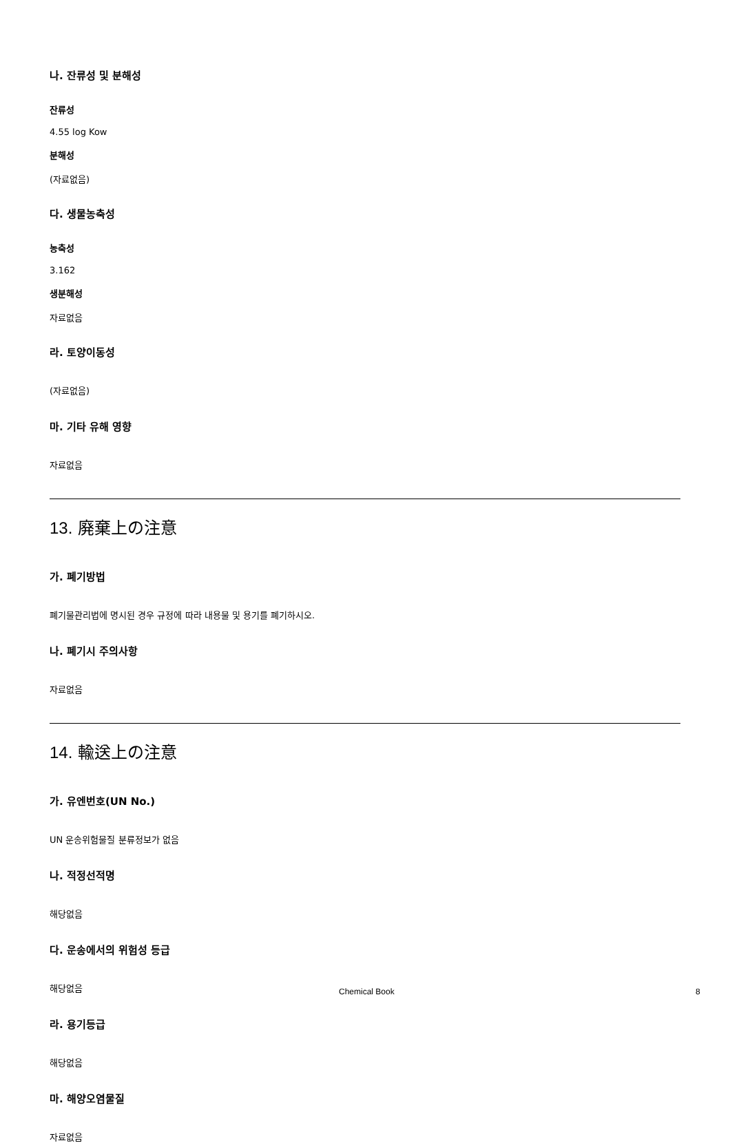나. 잔류성 및 분해성
잔류성
4.55 log Kow
분해성
(자료없음)
다. 생물농축성
농축성
3.162
생분해성
자료없음
라. 토양이동성
(자료없음)
마. 기타 유해 영향
자료없음
13. 廃棄上の注意
가. 폐기방법
폐기물관리법에 명시된 경우 규정에 따라 내용물 및 용기를 폐기하시오.
나. 폐기시 주의사항
자료없음
14. 輸送上の注意
가. 유엔번호(UN No.)
UN 운송위험물질 분류정보가 없음
나. 적정선적명
해당없음
다. 운송에서의 위험성 등급
해당없음
라. 용기등급
해당없음
마. 해양오염물질
자료없음
Chemical Book 8